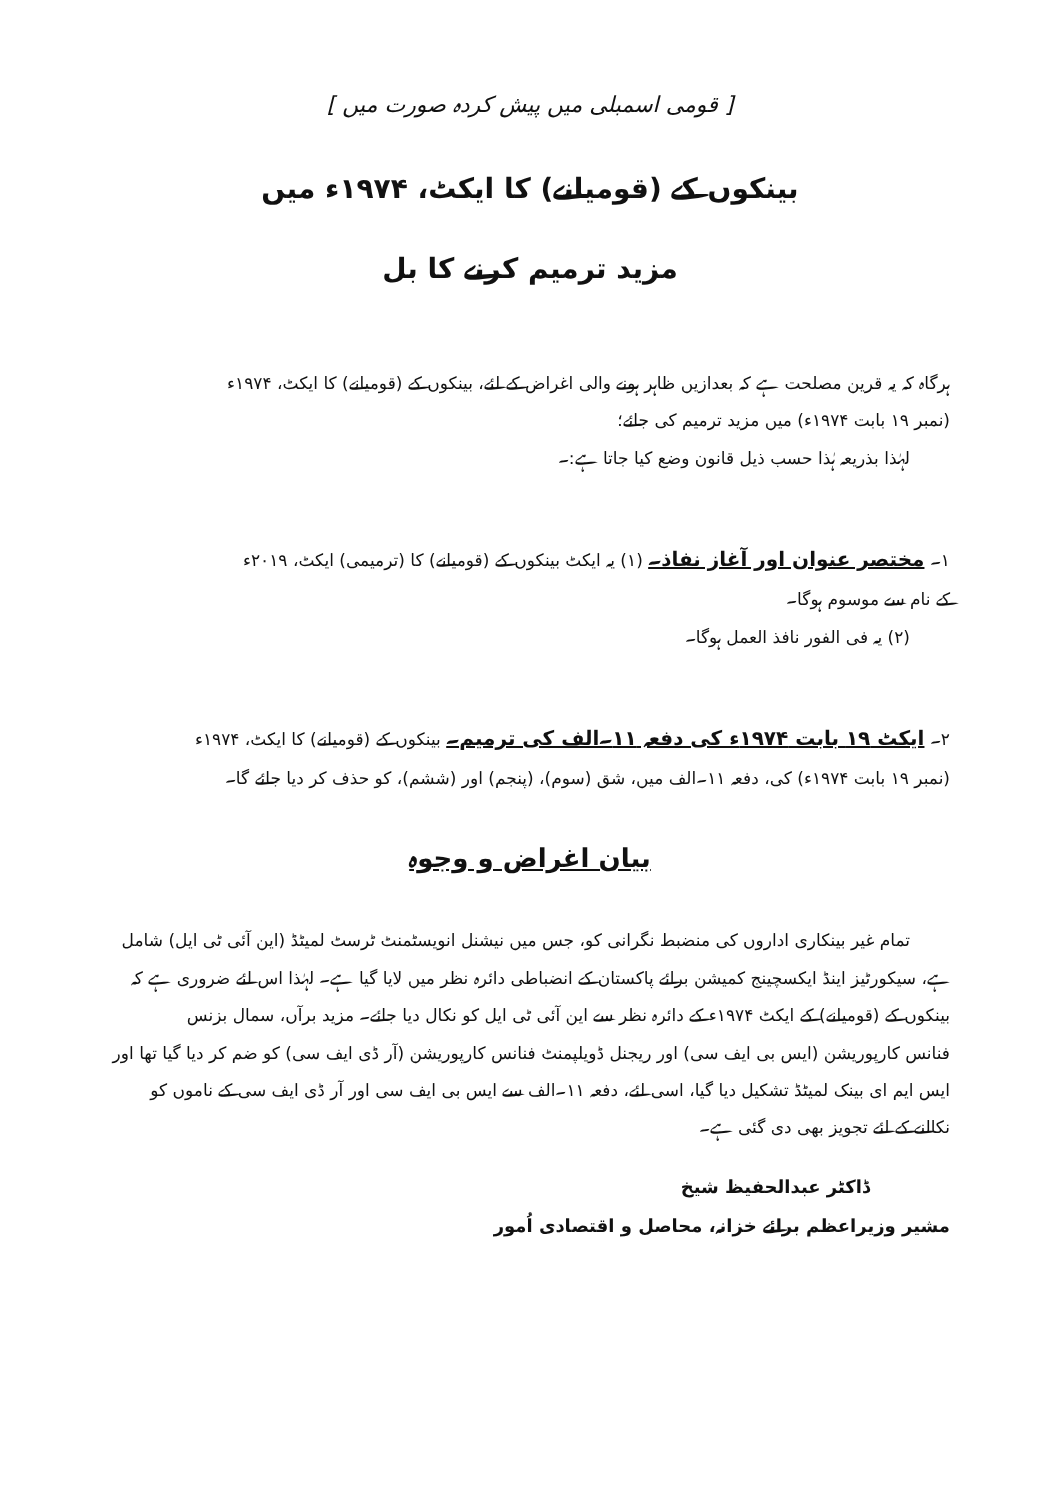[ قومی اسمبلی میں پیش کردہ صورت میں ]
بینکوں کے (قومیانے) کا ایکٹ، ۱۹۷۴ء میں
مزید ترمیم کرنے کا بل
ہرگاہ کہ یہ قرین مصلحت ہے کہ بعدازیں ظاہر ہونے والی اغراض کے لئے، بینکوں کے (قومیانے) کا ایکٹ، ۱۹۷۴ء
(نمبر ۱۹ بابت ۱۹۷۴ء) میں مزید ترمیم کی جائے؛
لہٰذا بذریعہ ہٰذا حسب ذیل قانون وضع کیا جاتا ہے:۔
۱۔ مختصر عنوان اور آغاز نفاذ۔ (۱) یہ ایکٹ بینکوں کے (قومیانے) کا (ترمیمی) ایکٹ، ۲۰۱۹ء
کے نام سے موسوم ہوگا۔
(۲) یہ فی الفور نافذ العمل ہوگا۔
۲۔ ایکٹ ۱۹ بابت ۱۹۷۴ء کی دفعہ ۱۱۔الف کی ترمیم۔ بینکوں کے (قومیانے) کا ایکٹ، ۱۹۷۴ء
(نمبر ۱۹ بابت ۱۹۷۴ء) کی، دفعہ ۱۱۔الف میں، شق (سوم)، (پنجم) اور (ششم)، کو حذف کر دیا جائے گا۔
بیان اغراض و وجوہ
تمام غیر بینکاری اداروں کی منضبط نگرانی کو، جس میں نیشنل انویسٹمنٹ ٹرسٹ لمیٹڈ (این آئی ٹی ایل) شامل
ہے، سیکورٹیز اینڈ ایکسچینج کمیشن برائے پاکستان کے انضباطی دائرہ نظر میں لایا گیا ہے۔ لہٰذا اس لئے ضروری ہے کہ
بینکوں کے (قومیانے) کے ایکٹ ۱۹۷۴ء کے دائرہ نظر سے این آئی ٹی ایل کو نکال دیا جائے۔ مزید برآں، سمال بزنس
فنانس کارپوریشن (ایس بی ایف سی) اور ریجنل ڈویلپمنٹ فنانس کارپوریشن (آر ڈی ایف سی) کو ضم کر دیا گیا تھا اور
ایس ایم ای بینک لمیٹڈ تشکیل دیا گیا، اسی لئے، دفعہ ۱۱۔الف سے ایس بی ایف سی اور آر ڈی ایف سی کے ناموں کو
نکالنے کے لئے تجویز بھی دی گئی ہے۔
ڈاکٹر عبدالحفیظ شیخ
مشیر وزیراعظم برائے خزانہ، محاصل و اقتصادی اُمور